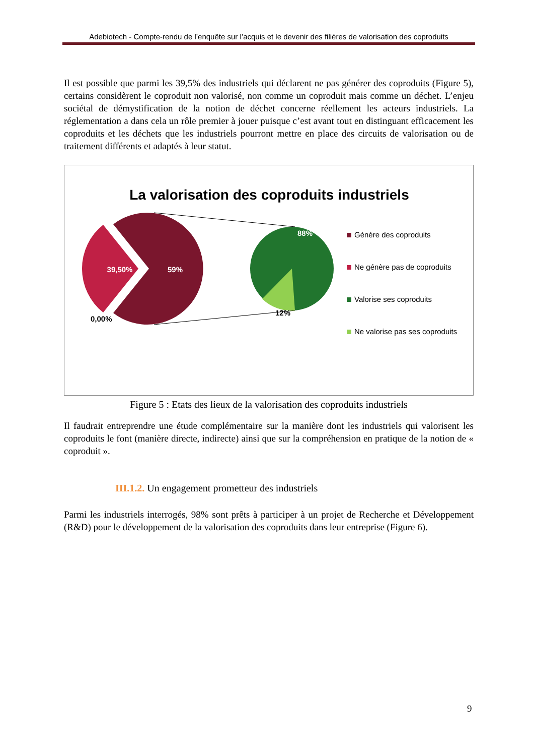Adebiotech - Compte-rendu de l’enquête sur l’acquis et le devenir des filières de valorisation des coproduits
Il est possible que parmi les 39,5% des industriels qui déclarent ne pas générer des coproduits (Figure 5), certains considèrent le coproduit non valorisé, non comme un coproduit mais comme un déchet. L’enjeu sociétal de démystification de la notion de déchet concerne réellement les acteurs industriels. La réglementation a dans cela un rôle premier à jouer puisque c’est avant tout en distinguant efficacement les coproduits et les déchets que les industriels pourront mettre en place des circuits de valorisation ou de traitement différents et adaptés à leur statut.
La valorisation des coproduits industriels
39,50%
59%
0,00%
88%
12%
Génère des coproduits
Ne génère pas de coproduits
Valorise ses coproduits
Ne valorise pas ses coproduits
Figure 5 : Etats des lieux de la valorisation des coproduits industriels
Il faudrait entreprendre une étude complémentaire sur la manière dont les industriels qui valorisent les coproduits le font (manière directe, indirecte) ainsi que sur la compréhension en pratique de la notion de « coproduit ».
III.1.2. Un engagement prometteur des industriels
Parmi les industriels interrogés, 98% sont prêts à participer à un projet de Recherche et Développement (R&D) pour le développement de la valorisation des coproduits dans leur entreprise (Figure 6).
9